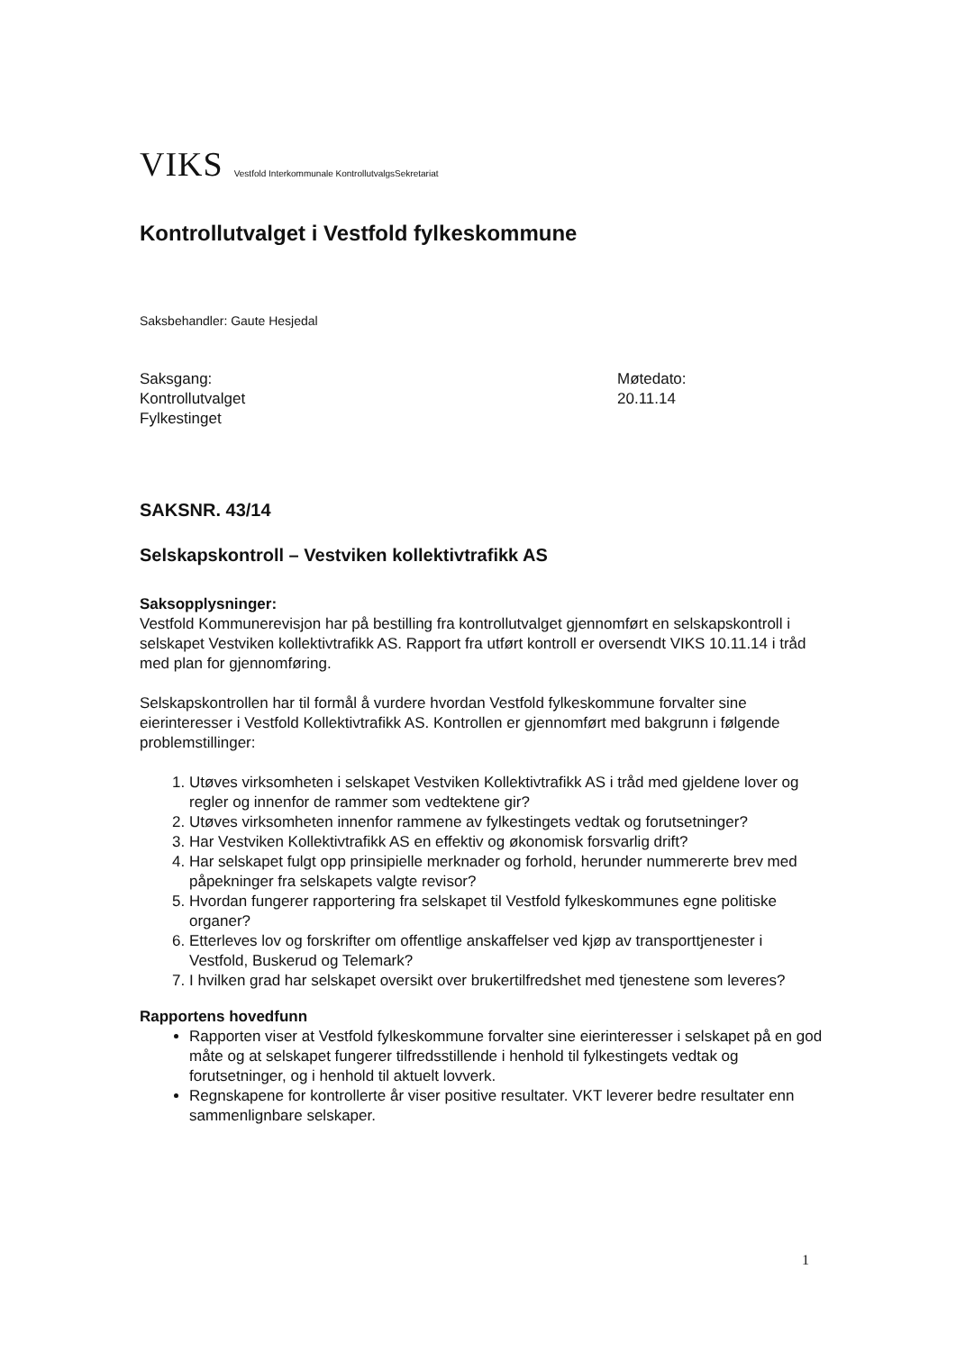VIKS Vestfold Interkommunale KontrollutvalgsSekretariat
Kontrollutvalget i Vestfold fylkeskommune
Saksbehandler: Gaute Hesjedal
Saksgang:
Kontrollutvalget
Fylkestinget
Møtedato:
20.11.14
SAKSNR. 43/14
Selskapskontroll – Vestviken kollektivtrafikk AS
Saksopplysninger:
Vestfold Kommunerevisjon har på bestilling fra kontrollutvalget gjennomført en selskapskontroll i selskapet Vestviken kollektivtrafikk AS. Rapport fra utført kontroll er oversendt VIKS 10.11.14 i tråd med plan for gjennomføring.
Selskapskontrollen har til formål å vurdere hvordan Vestfold fylkeskommune forvalter sine eierinteresser i Vestfold Kollektivtrafikk AS. Kontrollen er gjennomført med bakgrunn i følgende problemstillinger:
1. Utøves virksomheten i selskapet Vestviken Kollektivtrafikk AS i tråd med gjeldene lover og regler og innenfor de rammer som vedtektene gir?
2. Utøves virksomheten innenfor rammene av fylkestingets vedtak og forutsetninger?
3. Har Vestviken Kollektivtrafikk AS en effektiv og økonomisk forsvarlig drift?
4. Har selskapet fulgt opp prinsipielle merknader og forhold, herunder nummererte brev med påpekninger fra selskapets valgte revisor?
5. Hvordan fungerer rapportering fra selskapet til Vestfold fylkeskommunes egne politiske organer?
6. Etterleves lov og forskrifter om offentlige anskaffelser ved kjøp av transporttjenester i Vestfold, Buskerud og Telemark?
7. I hvilken grad har selskapet oversikt over brukertilfredshet med tjenestene som leveres?
Rapportens hovedfunn
Rapporten viser at Vestfold fylkeskommune forvalter sine eierinteresser i selskapet på en god måte og at selskapet fungerer tilfredsstillende i henhold til fylkestingets vedtak og forutsetninger, og i henhold til aktuelt lovverk.
Regnskapene for kontrollerte år viser positive resultater. VKT leverer bedre resultater enn sammenlignbare selskaper.
1